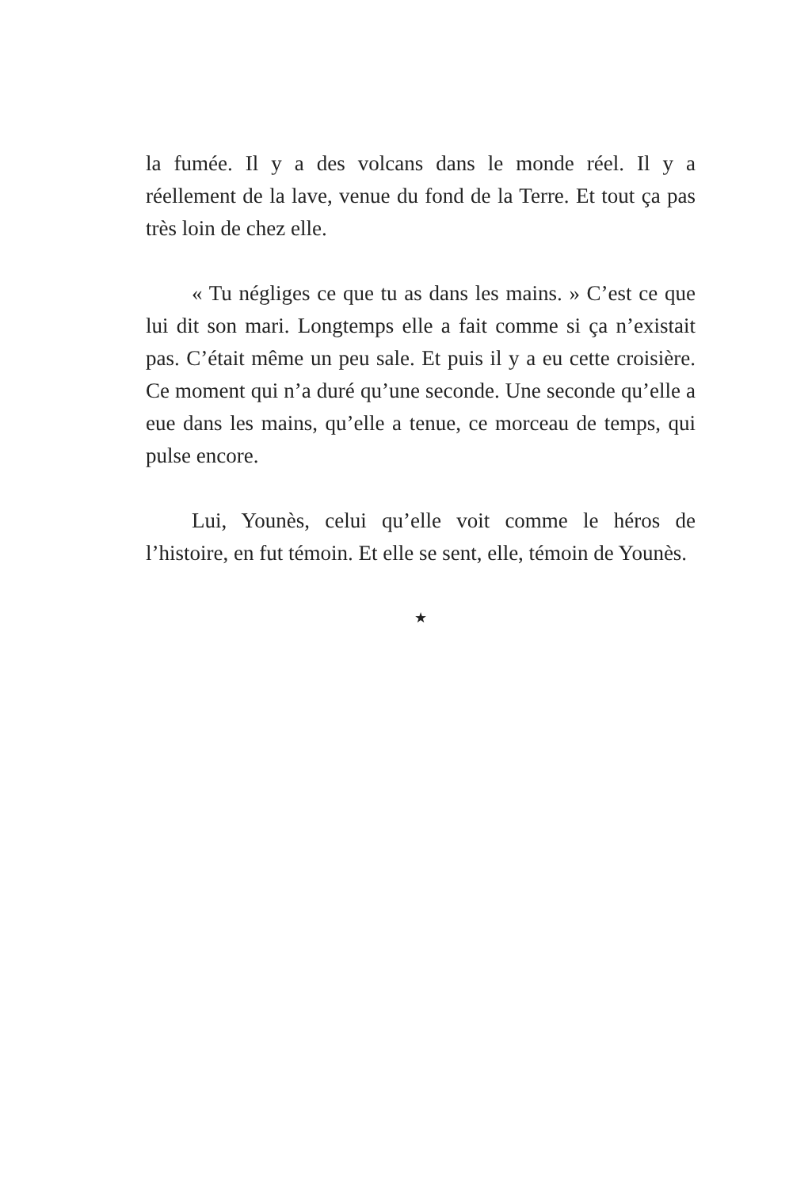la fumée. Il y a des volcans dans le monde réel. Il y a réellement de la lave, venue du fond de la Terre. Et tout ça pas très loin de chez elle.
« Tu négliges ce que tu as dans les mains. » C’est ce que lui dit son mari. Longtemps elle a fait comme si ça n’existait pas. C’était même un peu sale. Et puis il y a eu cette croisière. Ce moment qui n’a duré qu’une seconde. Une seconde qu’elle a eue dans les mains, qu’elle a tenue, ce morceau de temps, qui pulse encore.
Lui, Younès, celui qu’elle voit comme le héros de l’histoire, en fut témoin. Et elle se sent, elle, témoin de Younès.
★